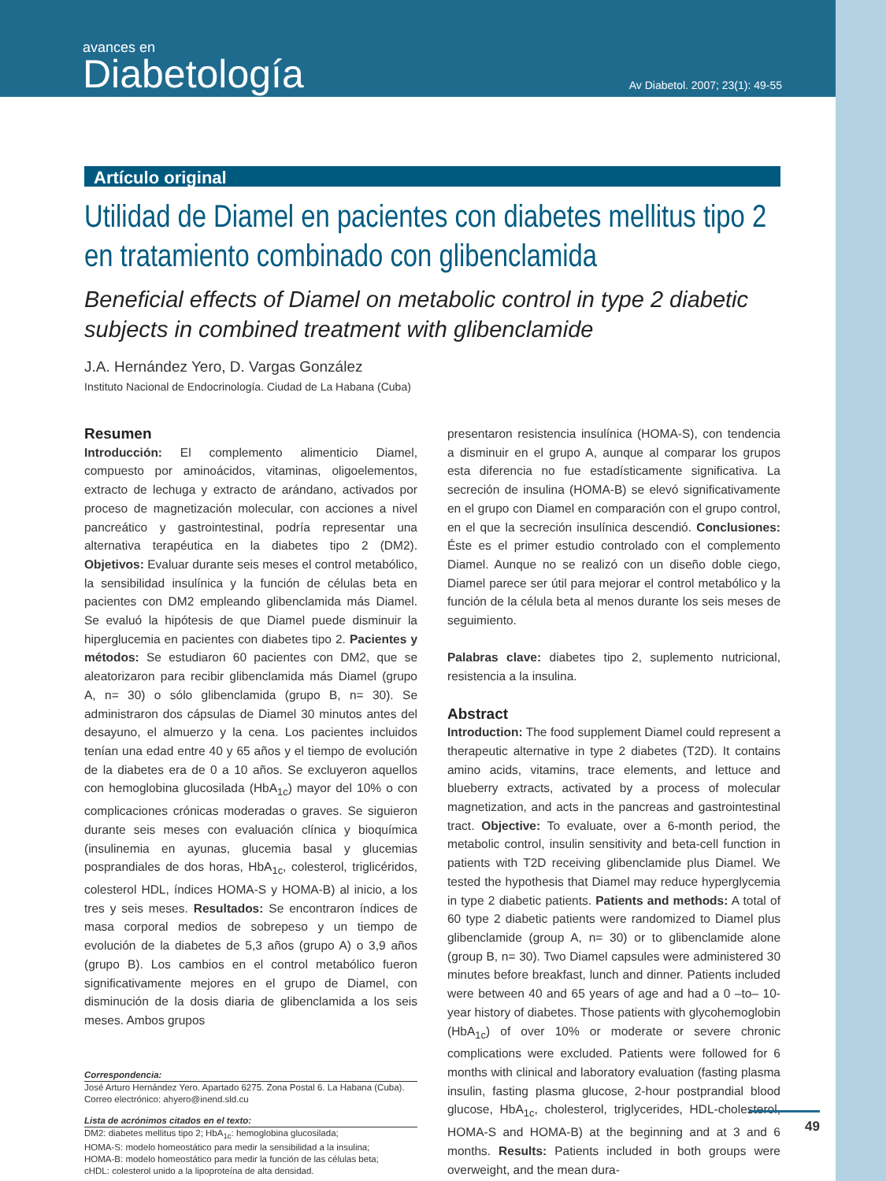avances en
Diabetología
Av Diabetol. 2007; 23(1): 49-55
Artículo original
Utilidad de Diamel en pacientes con diabetes mellitus tipo 2 en tratamiento combinado con glibenclamida
Beneficial effects of Diamel on metabolic control in type 2 diabetic subjects in combined treatment with glibenclamide
J.A. Hernández Yero, D. Vargas González
Instituto Nacional de Endocrinología. Ciudad de La Habana (Cuba)
Resumen
Introducción: El complemento alimenticio Diamel, compuesto por aminoácidos, vitaminas, oligoelementos, extracto de lechuga y extracto de arándano, activados por proceso de magnetización molecular, con acciones a nivel pancreático y gastrointestinal, podría representar una alternativa terapéutica en la diabetes tipo 2 (DM2). Objetivos: Evaluar durante seis meses el control metabólico, la sensibilidad insulínica y la función de células beta en pacientes con DM2 empleando glibenclamida más Diamel. Se evaluó la hipótesis de que Diamel puede disminuir la hiperglucemia en pacientes con diabetes tipo 2. Pacientes y métodos: Se estudiaron 60 pacientes con DM2, que se aleatorizaron para recibir glibenclamida más Diamel (grupo A, n= 30) o sólo glibenclamida (grupo B, n= 30). Se administraron dos cápsulas de Diamel 30 minutos antes del desayuno, el almuerzo y la cena. Los pacientes incluidos tenían una edad entre 40 y 65 años y el tiempo de evolución de la diabetes era de 0 a 10 años. Se excluyeron aquellos con hemoglobina glucosilada (HbA<sub>1c</sub>) mayor del 10% o con complicaciones crónicas moderadas o graves. Se siguieron durante seis meses con evaluación clínica y bioquímica (insulinemia en ayunas, glucemia basal y glucemias posprandiales de dos horas, HbA<sub>1c</sub>, colesterol, triglicéridos, colesterol HDL, índices HOMA-S y HOMA-B) al inicio, a los tres y seis meses. Resultados: Se encontraron índices de masa corporal medios de sobrepeso y un tiempo de evolución de la diabetes de 5,3 años (grupo A) o 3,9 años (grupo B). Los cambios en el control metabólico fueron significativamente mejores en el grupo de Diamel, con disminución de la dosis diaria de glibenclamida a los seis meses. Ambos grupos
Correspondencia:
José Arturo Hernández Yero. Apartado 6275. Zona Postal 6. La Habana (Cuba).
Correo electrónico: ahyero@inend.sld.cu
Lista de acrónimos citados en el texto:
DM2: diabetes mellitus tipo 2; HbA<sub>1c</sub>: hemoglobina glucosilada;
HOMA-S: modelo homeostático para medir la sensibilidad a la insulina;
HOMA-B: modelo homeostático para medir la función de las células beta;
cHDL: colesterol unido a la lipoproteína de alta densidad.
presentaron resistencia insulínica (HOMA-S), con tendencia a disminuir en el grupo A, aunque al comparar los grupos esta diferencia no fue estadísticamente significativa. La secreción de insulina (HOMA-B) se elevó significativamente en el grupo con Diamel en comparación con el grupo control, en el que la secreción insulínica descendió. Conclusiones: Éste es el primer estudio controlado con el complemento Diamel. Aunque no se realizó con un diseño doble ciego, Diamel parece ser útil para mejorar el control metabólico y la función de la célula beta al menos durante los seis meses de seguimiento.
Palabras clave: diabetes tipo 2, suplemento nutricional, resistencia a la insulina.
Abstract
Introduction: The food supplement Diamel could represent a therapeutic alternative in type 2 diabetes (T2D). It contains amino acids, vitamins, trace elements, and lettuce and blueberry extracts, activated by a process of molecular magnetization, and acts in the pancreas and gastrointestinal tract. Objective: To evaluate, over a 6-month period, the metabolic control, insulin sensitivity and beta-cell function in patients with T2D receiving glibenclamide plus Diamel. We tested the hypothesis that Diamel may reduce hyperglycemia in type 2 diabetic patients. Patients and methods: A total of 60 type 2 diabetic patients were randomized to Diamel plus glibenclamide (group A, n= 30) or to glibenclamide alone (group B, n= 30). Two Diamel capsules were administered 30 minutes before breakfast, lunch and dinner. Patients included were between 40 and 65 years of age and had a 0 –to– 10-year history of diabetes. Those patients with glycohemoglobin (HbA<sub>1c</sub>) of over 10% or moderate or severe chronic complications were excluded. Patients were followed for 6 months with clinical and laboratory evaluation (fasting plasma insulin, fasting plasma glucose, 2-hour postprandial blood glucose, HbA<sub>1c</sub>, cholesterol, triglycerides, HDL-cholesterol, HOMA-S and HOMA-B) at the beginning and at 3 and 6 months. Results: Patients included in both groups were overweight, and the mean dura-
49